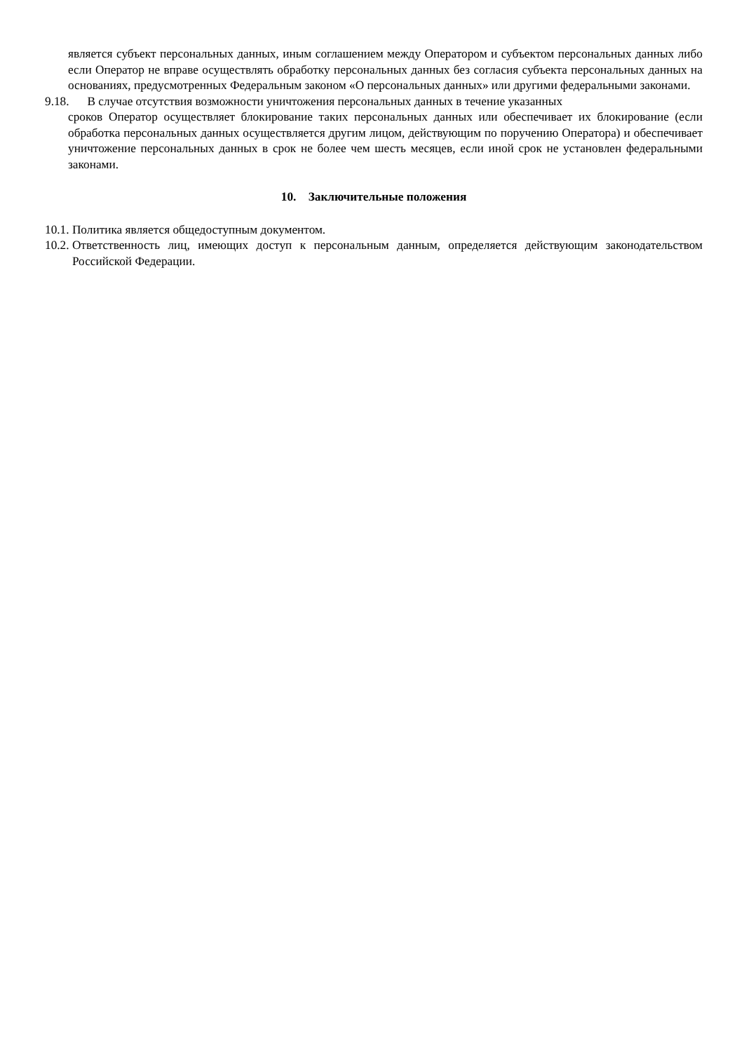является субъект персональных данных, иным соглашением между Оператором и субъектом персональных данных либо если Оператор не вправе осуществлять обработку персональных данных без согласия субъекта персональных данных на основаниях, предусмотренных Федеральным законом «О персональных данных» или другими федеральными законами.
9.18. В случае отсутствия возможности уничтожения персональных данных в течение указанных
сроков Оператор осуществляет блокирование таких персональных данных или обеспечивает их блокирование (если обработка персональных данных осуществляется другим лицом, действующим по поручению Оператора) и обеспечивает уничтожение персональных данных в срок не более чем шесть месяцев, если иной срок не установлен федеральными законами.
10. Заключительные положения
10.1. Политика является общедоступным документом.
10.2. Ответственность лиц, имеющих доступ к персональным данным, определяется действующим законодательством Российской Федерации.